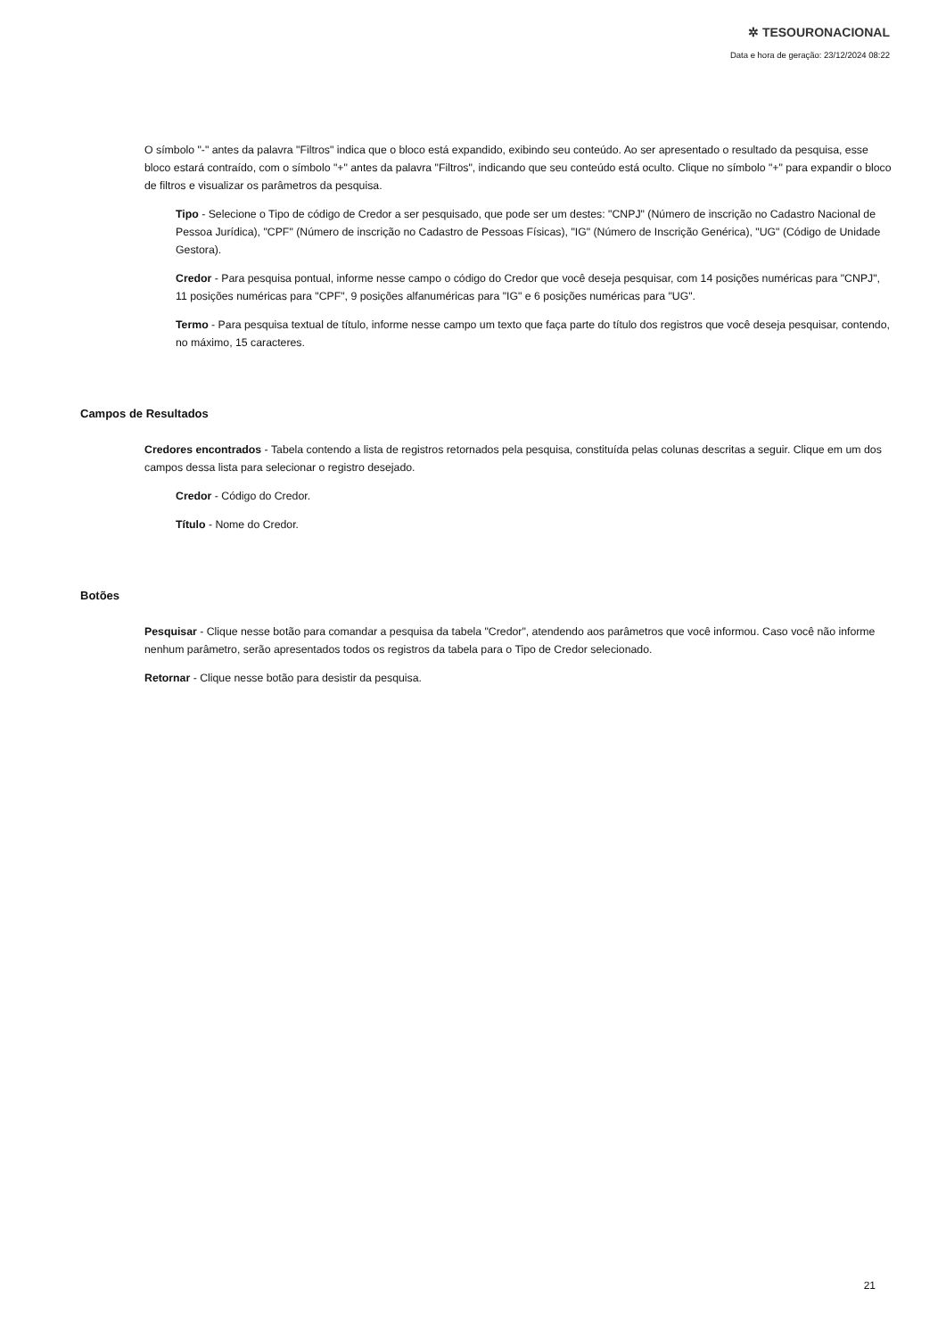✲ TESOURONACIONAL
Data e hora de geração: 23/12/2024 08:22
O símbolo "-" antes da palavra "Filtros" indica que o bloco está expandido, exibindo seu conteúdo. Ao ser apresentado o resultado da pesquisa, esse bloco estará contraído, com o símbolo "+" antes da palavra "Filtros", indicando que seu conteúdo está oculto. Clique no símbolo "+" para expandir o bloco de filtros e visualizar os parâmetros da pesquisa.
Tipo - Selecione o Tipo de código de Credor a ser pesquisado, que pode ser um destes: "CNPJ" (Número de inscrição no Cadastro Nacional de Pessoa Jurídica), "CPF" (Número de inscrição no Cadastro de Pessoas Físicas), "IG" (Número de Inscrição Genérica), "UG" (Código de Unidade Gestora).
Credor - Para pesquisa pontual, informe nesse campo o código do Credor que você deseja pesquisar, com 14 posições numéricas para "CNPJ", 11 posições numéricas para "CPF", 9 posições alfanuméricas para "IG" e 6 posições numéricas para "UG".
Termo - Para pesquisa textual de título, informe nesse campo um texto que faça parte do título dos registros que você deseja pesquisar, contendo, no máximo, 15 caracteres.
Campos de Resultados
Credores encontrados - Tabela contendo a lista de registros retornados pela pesquisa, constituída pelas colunas descritas a seguir. Clique em um dos campos dessa lista para selecionar o registro desejado.
Credor - Código do Credor.
Título - Nome do Credor.
Botões
Pesquisar - Clique nesse botão para comandar a pesquisa da tabela "Credor", atendendo aos parâmetros que você informou. Caso você não informe nenhum parâmetro, serão apresentados todos os registros da tabela para o Tipo de Credor selecionado.
Retornar - Clique nesse botão para desistir da pesquisa.
21